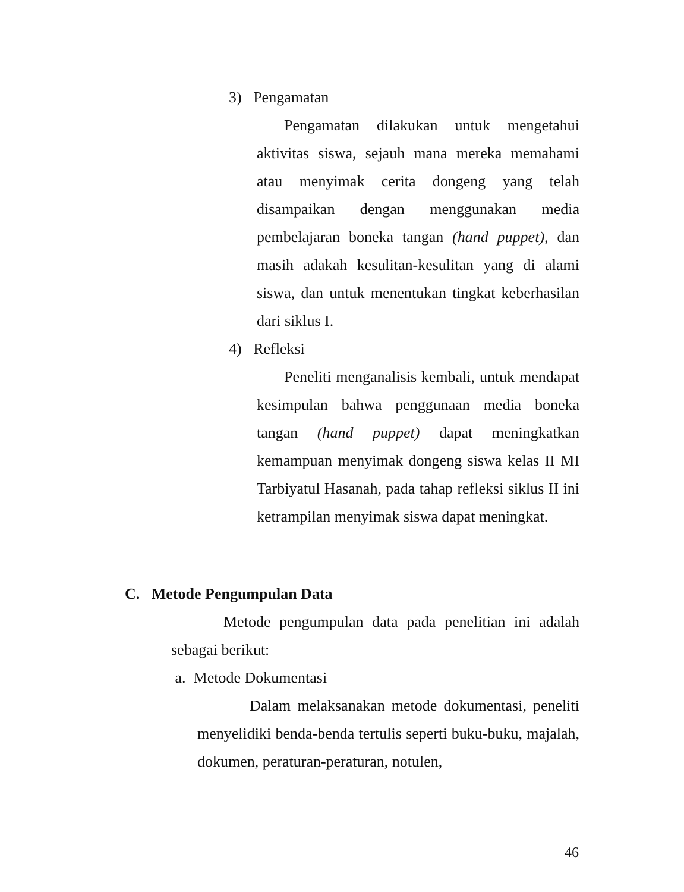3) Pengamatan
Pengamatan dilakukan untuk mengetahui aktivitas siswa, sejauh mana mereka memahami atau menyimak cerita dongeng yang telah disampaikan dengan menggunakan media pembelajaran boneka tangan (hand puppet), dan masih adakah kesulitan-kesulitan yang di alami siswa, dan untuk menentukan tingkat keberhasilan dari siklus I.
4) Refleksi
Peneliti menganalisis kembali, untuk mendapat kesimpulan bahwa penggunaan media boneka tangan (hand puppet) dapat meningkatkan kemampuan menyimak dongeng siswa kelas II MI Tarbiyatul Hasanah, pada tahap refleksi siklus II ini ketrampilan menyimak siswa dapat meningkat.
C. Metode Pengumpulan Data
Metode pengumpulan data pada penelitian ini adalah sebagai berikut:
a. Metode Dokumentasi
Dalam melaksanakan metode dokumentasi, peneliti menyelidiki benda-benda tertulis seperti buku-buku, majalah, dokumen, peraturan-peraturan, notulen,
46